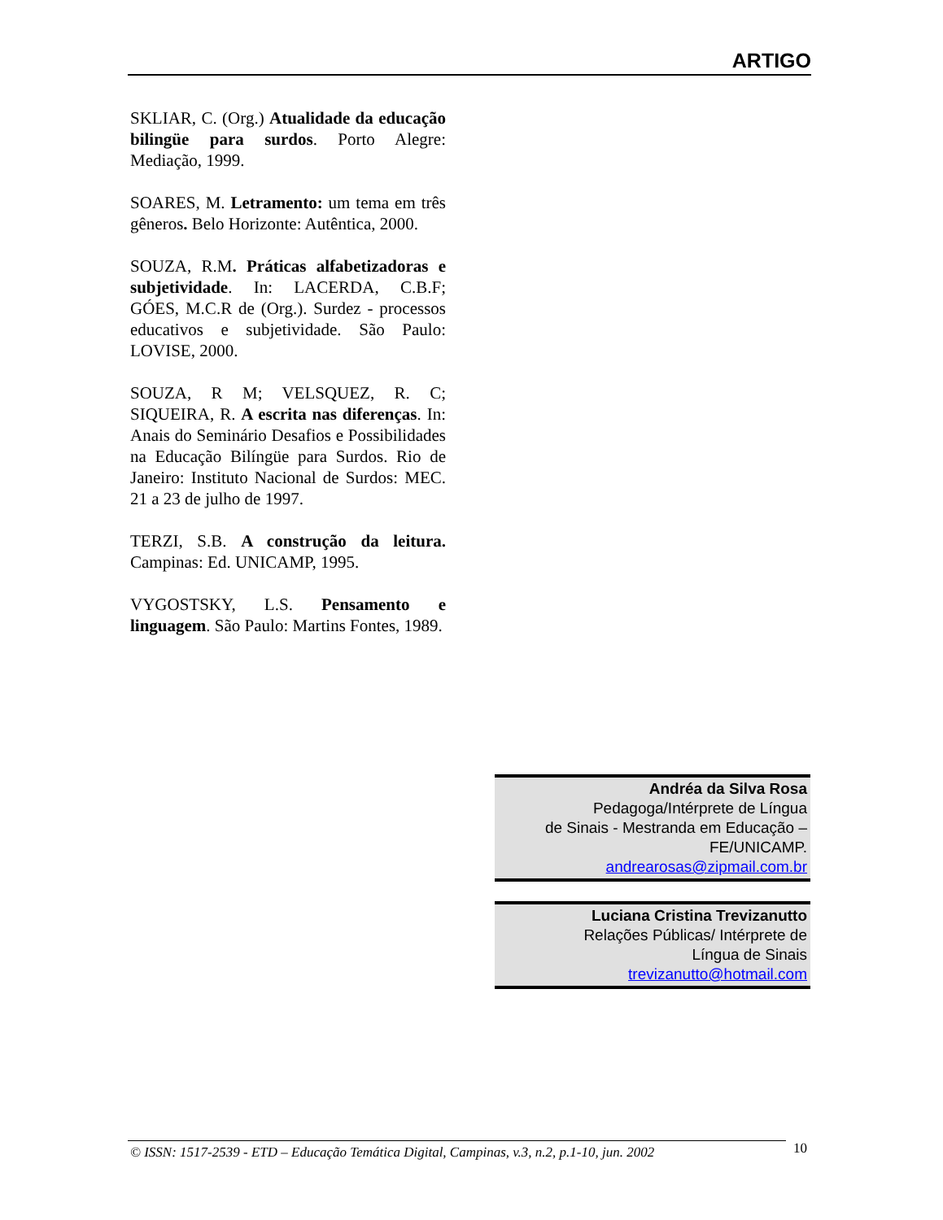ARTIGO
SKLIAR, C. (Org.) Atualidade da educação bilingüe para surdos. Porto Alegre: Mediação, 1999.
SOARES, M. Letramento: um tema em três gêneros. Belo Horizonte: Autêntica, 2000.
SOUZA, R.M. Práticas alfabetizadoras e subjetividade. In: LACERDA, C.B.F; GÓES, M.C.R de (Org.). Surdez - processos educativos e subjetividade. São Paulo: LOVISE, 2000.
SOUZA, R M; VELSQUEZ, R. C; SIQUEIRA, R. A escrita nas diferenças. In: Anais do Seminário Desafios e Possibilidades na Educação Bilíngüe para Surdos. Rio de Janeiro: Instituto Nacional de Surdos: MEC. 21 a 23 de julho de 1997.
TERZI, S.B. A construção da leitura. Campinas: Ed. UNICAMP, 1995.
VYGOSTSKY, L.S. Pensamento e linguagem. São Paulo: Martins Fontes, 1989.
Andréa da Silva Rosa
Pedagoga/Intérprete de Língua
de Sinais - Mestranda em Educação –
FE/UNICAMP.
andrearosas@zipmail.com.br
Luciana Cristina Trevizanutto
Relações Públicas/ Intérprete de
Língua de Sinais
trevizanutto@hotmail.com
© ISSN: 1517-2539 - ETD – Educação Temática Digital, Campinas, v.3, n.2, p.1-10, jun. 2002
10